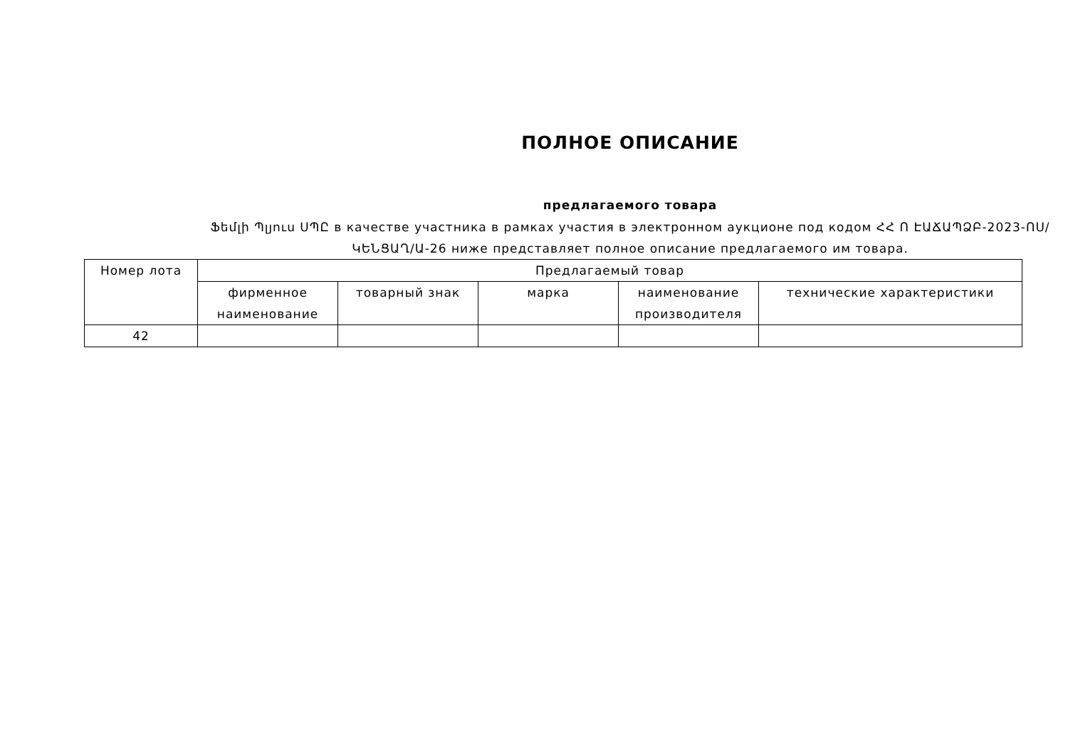ПОЛНОЕ ОПИСАНИЕ
предлагаемого товара
Ֆեմլի Պլյուս ՍՊԸ в качестве участника в рамках участия в электронном аукционе под кодом ՀՀ Ո ԷԱՃԱՊՁԲ-2023-ՈՍ/ԿԵՆՑԱՂ/Ա-26 ниже представляет полное описание предлагаемого им товара.
| Номер лота | Предлагаемый товар | | | | |
| --- | --- | --- | --- | --- | --- |
| | фирменное наименование | товарный знак | марка | наименование производителя | технические характеристики |
| 42 | | | | | |